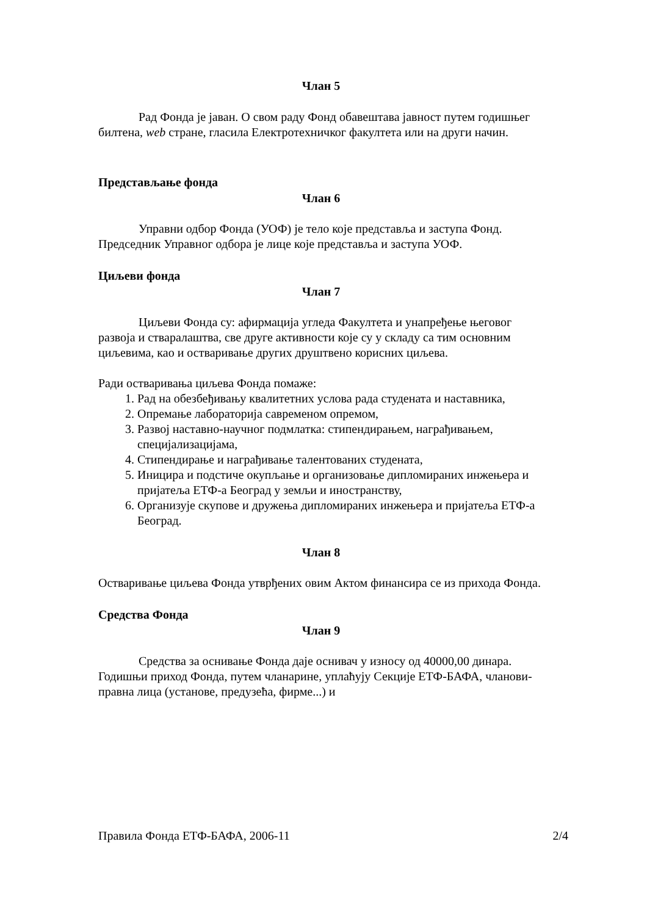Члан 5
Рад Фонда је јаван. О свом раду Фонд обавештава јавност путем годишњег билтена, web стране, гласила Електротехничког факултета или на други начин.
Представљање фонда
Члан 6
Управни одбор Фонда (УОФ) је тело које представља и заступа Фонд. Председник Управног одбора је лице које представља и заступа УОФ.
Циљеви фонда
Члан 7
Циљеви Фонда су: афирмација угледа Факултета и унапређење његовог развоја и стваралаштва, све друге активности које су у складу са тим основним циљевима, као и остваривање других друштвено корисних циљева.
Ради остваривања циљева Фонда помаже:
1. Рад на обезбеђивању квалитетних услова рада студената и наставника,
2. Опремање лабораторија савременом опремом,
3. Развој наставно-научног подмлатка: стипендирањем, награђивањем, специјализацијама,
4. Стипендирање и награђивање талентованих студената,
5. Иницира и подстиче окупљање и организовање дипломираних инжењера и пријатеља ЕТФ-а Београд у земљи и иностранству,
6. Организује скупове и дружења дипломираних инжењера и пријатеља ЕТФ-а Београд.
Члан 8
Остваривање циљева Фонда утврђених овим Актом финансира се из прихода Фонда.
Средства Фонда
Члан 9
Средства за оснивање Фонда даје оснивач у износу од 40000,00 динара. Годишњи приход Фонда, путем чланарине, уплаћују Секције ЕТФ-БАФА, чланови-правна лица (установе, предузећа, фирме...) и
Правила Фонда ЕТФ-БАФА, 2006-11 2/4